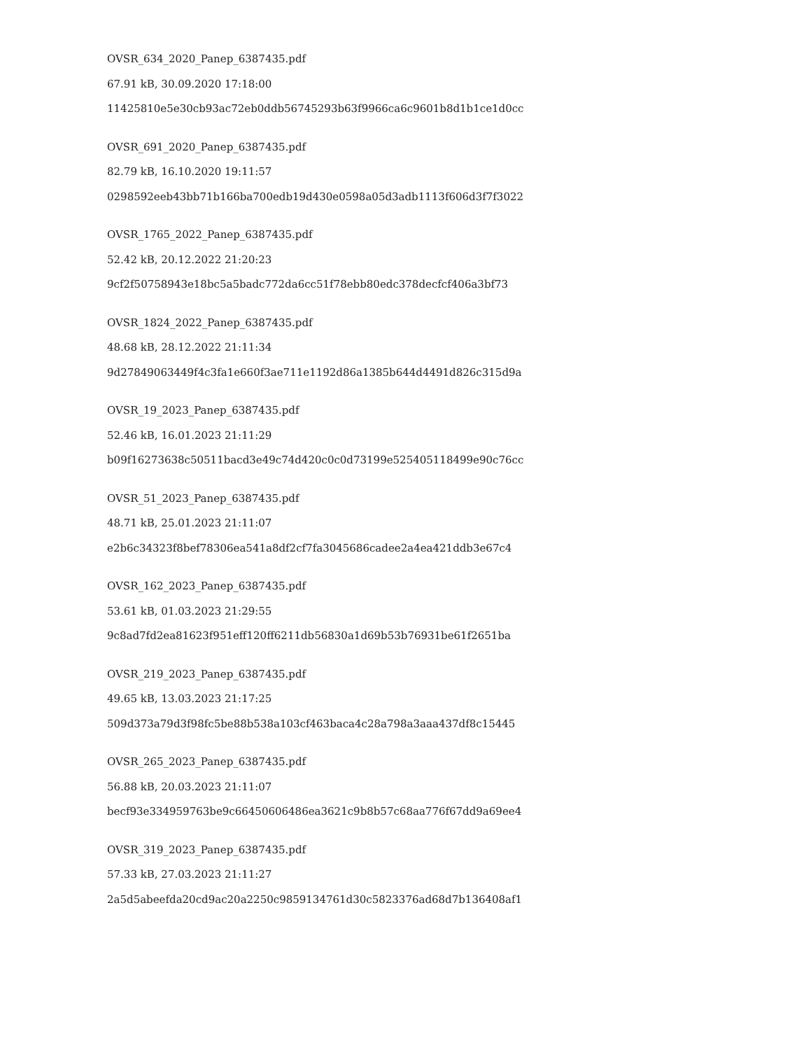OVSR_634_2020_Panep_6387435.pdf
67.91 kB, 30.09.2020 17:18:00
11425810e5e30cb93ac72eb0ddb56745293b63f9966ca6c9601b8d1b1ce1d0cc
OVSR_691_2020_Panep_6387435.pdf
82.79 kB, 16.10.2020 19:11:57
0298592eeb43bb71b166ba700edb19d430e0598a05d3adb1113f606d3f7f3022
OVSR_1765_2022_Panep_6387435.pdf
52.42 kB, 20.12.2022 21:20:23
9cf2f50758943e18bc5a5badc772da6cc51f78ebb80edc378decfcf406a3bf73
OVSR_1824_2022_Panep_6387435.pdf
48.68 kB, 28.12.2022 21:11:34
9d27849063449f4c3fa1e660f3ae711e1192d86a1385b644d4491d826c315d9a
OVSR_19_2023_Panep_6387435.pdf
52.46 kB, 16.01.2023 21:11:29
b09f16273638c50511bacd3e49c74d420c0c0d73199e525405118499e90c76cc
OVSR_51_2023_Panep_6387435.pdf
48.71 kB, 25.01.2023 21:11:07
e2b6c34323f8bef78306ea541a8df2cf7fa3045686cadee2a4ea421ddb3e67c4
OVSR_162_2023_Panep_6387435.pdf
53.61 kB, 01.03.2023 21:29:55
9c8ad7fd2ea81623f951eff120ff6211db56830a1d69b53b76931be61f2651ba
OVSR_219_2023_Panep_6387435.pdf
49.65 kB, 13.03.2023 21:17:25
509d373a79d3f98fc5be88b538a103cf463baca4c28a798a3aaa437df8c15445
OVSR_265_2023_Panep_6387435.pdf
56.88 kB, 20.03.2023 21:11:07
becf93e334959763be9c66450606486ea3621c9b8b57c68aa776f67dd9a69ee4
OVSR_319_2023_Panep_6387435.pdf
57.33 kB, 27.03.2023 21:11:27
2a5d5abeefda20cd9ac20a2250c9859134761d30c5823376ad68d7b136408af1